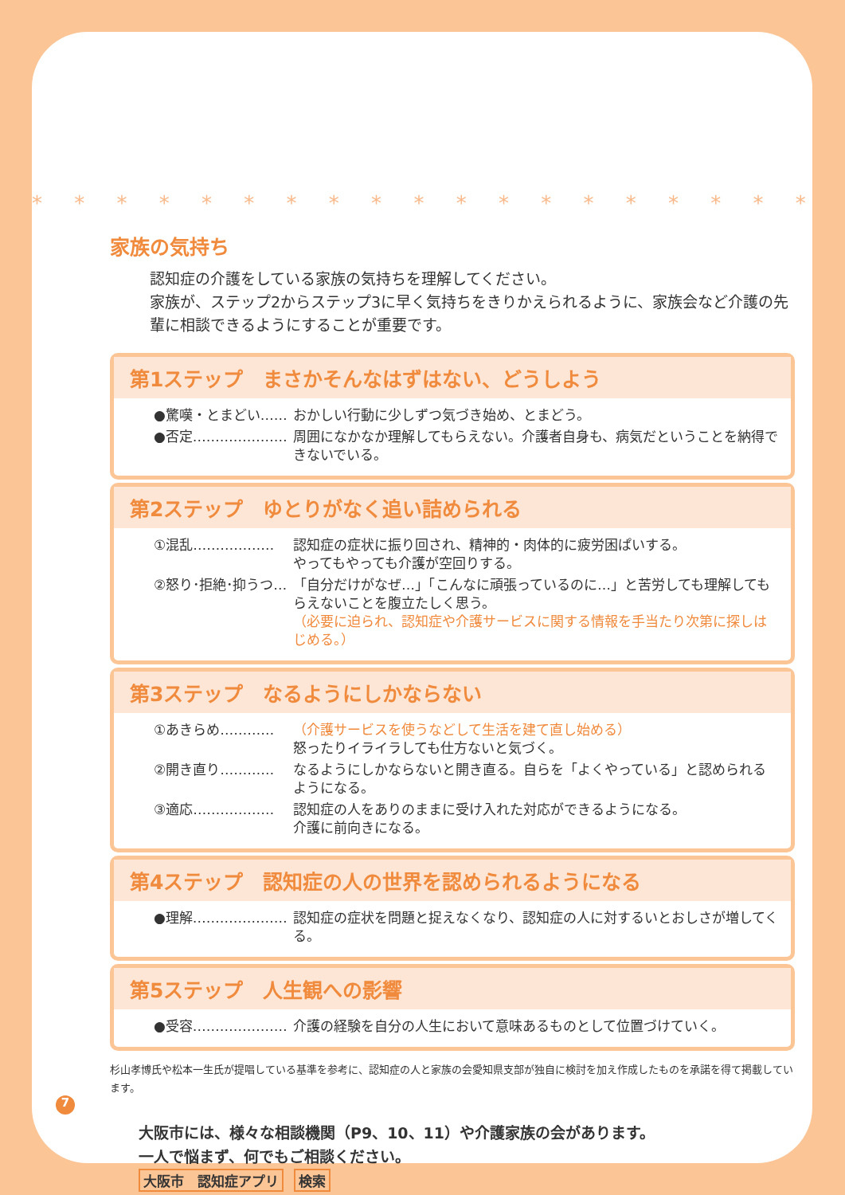* * * * * * * * * * * * * * * * * * * * * * * *
家族の気持ち
認知症の介護をしている家族の気持ちを理解してください。
家族が、ステップ2からステップ3に早く気持ちをきりかえられるように、家族会など介護の先輩に相談できるようにすることが重要です。
第1ステップ　まさかそんなはずはない、どうしよう
●驚嘆・とまどい…… おかしい行動に少しずつ気づき始め、とまどう。
●否定………………… 周囲になかなか理解してもらえない。介護者自身も、病気だということを納得できないでいる。
第2ステップ　ゆとりがなく追い詰められる
①混乱……………… 認知症の症状に振り回され、精神的・肉体的に疲労困ぱいする。
やってもやっても介護が空回りする。
②怒り･拒絶･抑うつ… 「自分だけがなぜ…」「こんなに頑張っているのに…」と苦労しても理解してもらえないことを腹立たしく思う。
（必要に迫られ、認知症や介護サービスに関する情報を手当たり次第に探しはじめる。）
第3ステップ　なるようにしかならない
①あきらめ………… （介護サービスを使うなどして生活を建て直し始める）
怒ったりイライラしても仕方ないと気づく。
②開き直り………… なるようにしかならないと開き直る。自らを「よくやっている」と認められるようになる。
③適応……………… 認知症の人をありのままに受け入れた対応ができるようになる。
介護に前向きになる。
第4ステップ　認知症の人の世界を認められるようになる
●理解………………… 認知症の症状を問題と捉えなくなり、認知症の人に対するいとおしさが増してくる。
第5ステップ　人生観への影響
●受容………………… 介護の経験を自分の人生において意味あるものとして位置づけていく。
杉山孝博氏や松本一生氏が提唱している基準を参考に、認知症の人と家族の会愛知県支部が独自に検討を加え作成したものを承諾を得て掲載しています。
大阪市には、様々な相談機関（P9、10、11）や介護家族の会があります。
一人で悩まず、何でもご相談ください。
大阪市　認知症アプリ 検索
7